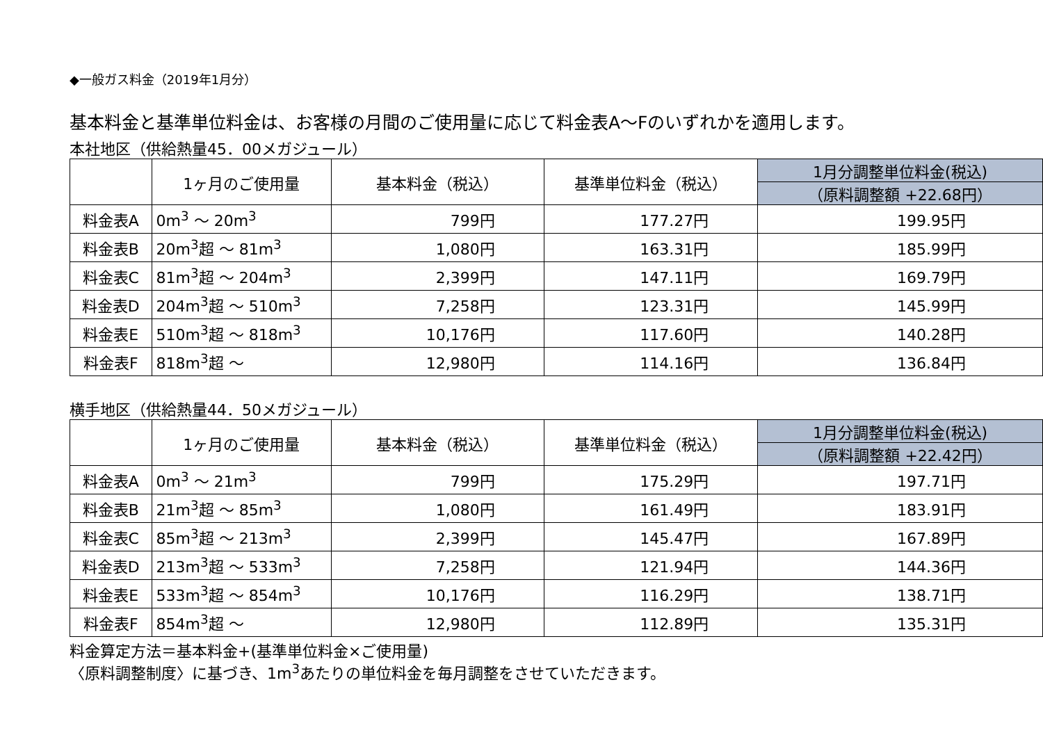◆一般ガス料金（2019年1月分）
基本料金と基準単位料金は、お客様の月間のご使用量に応じて料金表A～Fのいずれかを適用します。
本社地区（供給熱量45．00メガジュール）
| | 1ヶ月のご使用量 | 基本料金（税込） | 基準単位料金（税込） | 1月分調整単位料金(税込) |
| --- | --- | --- | --- | --- |
| | | | | （原料調整額 +22.68円） |
| 料金表A | 0m<sup>3</sup> ～ 20m<sup>3</sup> | 799円 | 177.27円 | 199.95円 |
| 料金表B | 20m<sup>3</sup>超 ～ 81m<sup>3</sup> | 1,080円 | 163.31円 | 185.99円 |
| 料金表C | 81m<sup>3</sup>超 ～ 204m<sup>3</sup> | 2,399円 | 147.11円 | 169.79円 |
| 料金表D | 204m<sup>3</sup>超 ～ 510m<sup>3</sup> | 7,258円 | 123.31円 | 145.99円 |
| 料金表E | 510m<sup>3</sup>超 ～ 818m<sup>3</sup> | 10,176円 | 117.60円 | 140.28円 |
| 料金表F | 818m<sup>3</sup>超 ～ | 12,980円 | 114.16円 | 136.84円 |
横手地区（供給熱量44．50メガジュール）
| | 1ヶ月のご使用量 | 基本料金（税込） | 基準単位料金（税込） | 1月分調整単位料金(税込) |
| --- | --- | --- | --- | --- |
| | | | | （原料調整額 +22.42円） |
| 料金表A | 0m<sup>3</sup> ～ 21m<sup>3</sup> | 799円 | 175.29円 | 197.71円 |
| 料金表B | 21m<sup>3</sup>超 ～ 85m<sup>3</sup> | 1,080円 | 161.49円 | 183.91円 |
| 料金表C | 85m<sup>3</sup>超 ～ 213m<sup>3</sup> | 2,399円 | 145.47円 | 167.89円 |
| 料金表D | 213m<sup>3</sup>超 ～ 533m<sup>3</sup> | 7,258円 | 121.94円 | 144.36円 |
| 料金表E | 533m<sup>3</sup>超 ～ 854m<sup>3</sup> | 10,176円 | 116.29円 | 138.71円 |
| 料金表F | 854m<sup>3</sup>超 ～ | 12,980円 | 112.89円 | 135.31円 |
料金算定方法＝基本料金+(基準単位料金×ご使用量)
〈原料調整制度〉に基づき、1m<sup>3</sup>あたりの単位料金を毎月調整をさせていただきます。